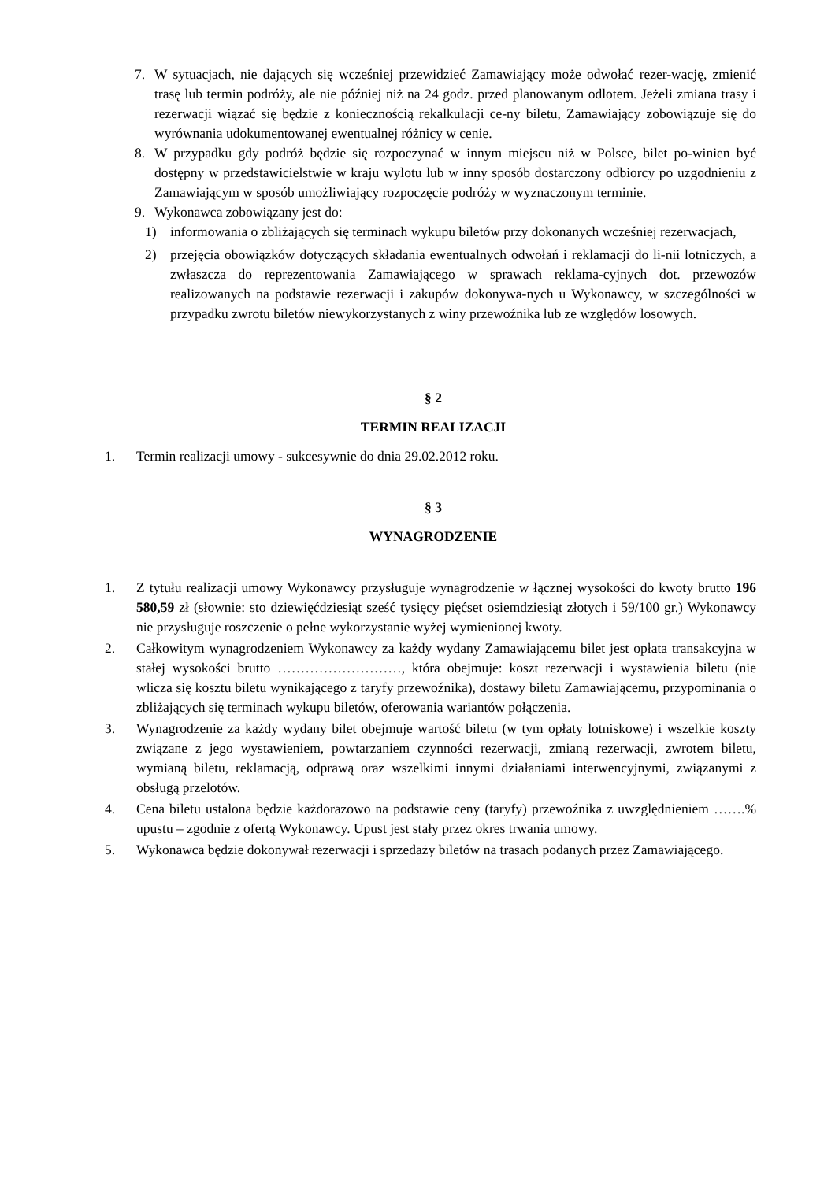7. W sytuacjach, nie dających się wcześniej przewidzieć Zamawiający może odwołać rezer-wację, zmienić trasę lub termin podróży, ale nie później niż na 24 godz. przed planowanym odlotem. Jeżeli zmiana trasy i rezerwacji wiązać się będzie z koniecznością rekalkulacji ce-ny biletu, Zamawiający zobowiązuje się do wyrównania udokumentowanej ewentualnej różnicy w cenie.
8. W przypadku gdy podróż będzie się rozpoczynać w innym miejscu niż w Polsce, bilet po-winien być dostępny w przedstawicielstwie w kraju wylotu lub w inny sposób dostarczony odbiorcy po uzgodnieniu z Zamawiającym w sposób umożliwiający rozpoczęcie podróży w wyznaczonym terminie.
9. Wykonawca zobowiązany jest do:
1) informowania o zbliżających się terminach wykupu biletów przy dokonanych wcześniej rezerwacjach,
2) przejęcia obowiązków dotyczących składania ewentualnych odwołań i reklamacji do li-nii lotniczych, a zwłaszcza do reprezentowania Zamawiającego w sprawach reklama-cyjnych dot. przewozów realizowanych na podstawie rezerwacji i zakupów dokonywa-nych u Wykonawcy, w szczególności w przypadku zwrotu biletów niewykorzystanych z winy przewoźnika lub ze względów losowych.
§ 2
TERMIN REALIZACJI
1. Termin realizacji umowy - sukcesywnie do dnia 29.02.2012 roku.
§ 3
WYNAGRODZENIE
1. Z tytułu realizacji umowy Wykonawcy przysługuje wynagrodzenie w łącznej wysokości do kwoty brutto 196 580,59 zł (słownie: sto dziewięćdziesiąt sześć tysięcy pięćset osiemdziesiąt złotych i 59/100 gr.) Wykonawcy nie przysługuje roszczenie o pełne wykorzystanie wyżej wymienionej kwoty.
2. Całkowitym wynagrodzeniem Wykonawcy za każdy wydany Zamawiającemu bilet jest opłata transakcyjna w stałej wysokości brutto ………………………, która obejmuje: koszt rezerwacji i wystawienia biletu (nie wlicza się kosztu biletu wynikającego z taryfy przewoźnika), dostawy biletu Zamawiającemu, przypominania o zbliżających się terminach wykupu biletów, oferowania wariantów połączenia.
3. Wynagrodzenie za każdy wydany bilet obejmuje wartość biletu (w tym opłaty lotniskowe) i wszelkie koszty związane z jego wystawieniem, powtarzaniem czynności rezerwacji, zmianą rezerwacji, zwrotem biletu, wymianą biletu, reklamacją, odprawą oraz wszelkimi innymi działaniami interwencyjnymi, związanymi z obsługą przelotów.
4. Cena biletu ustalona będzie każdorazowo na podstawie ceny (taryfy) przewoźnika z uwzględnieniem …….% upustu – zgodnie z ofertą Wykonawcy. Upust jest stały przez okres trwania umowy.
5. Wykonawca będzie dokonywał rezerwacji i sprzedaży biletów na trasach podanych przez Zamawiającego.